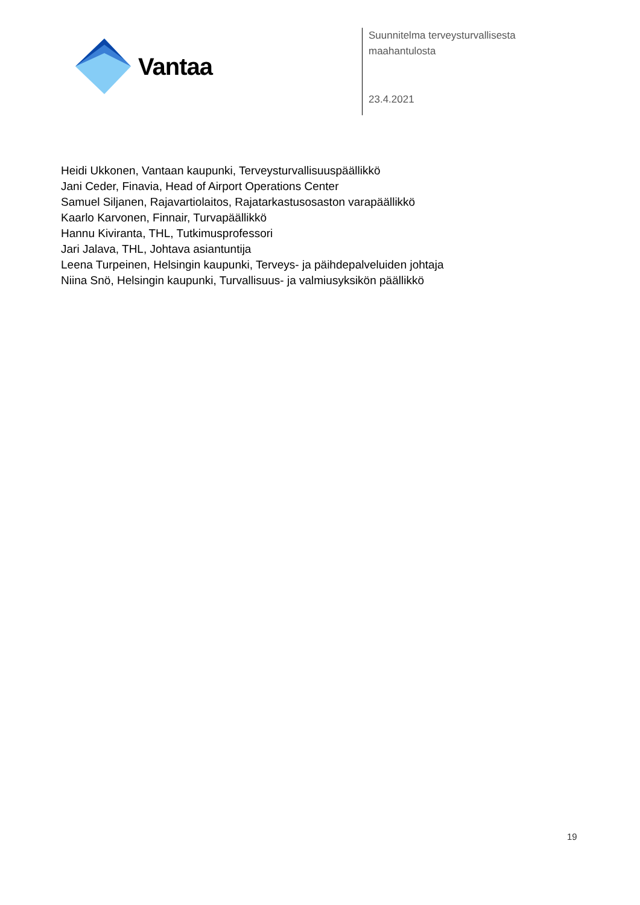Vantaa
Suunnitelma terveysturvallisesta
maahantulosta
23.4.2021
Heidi Ukkonen, Vantaan kaupunki, Terveysturvallisuuspäällikkö
Jani Ceder, Finavia, Head of Airport Operations Center
Samuel Siljanen, Rajavartiolaitos, Rajatarkastusosaston varapäällikkö
Kaarlo Karvonen, Finnair, Turvapäällikkö
Hannu Kiviranta, THL, Tutkimusprofessori
Jari Jalava, THL, Johtava asiantuntija
Leena Turpeinen, Helsingin kaupunki, Terveys- ja päihdepalveluiden johtaja
Niina Snö, Helsingin kaupunki, Turvallisuus- ja valmiusyksikön päällikkö
19